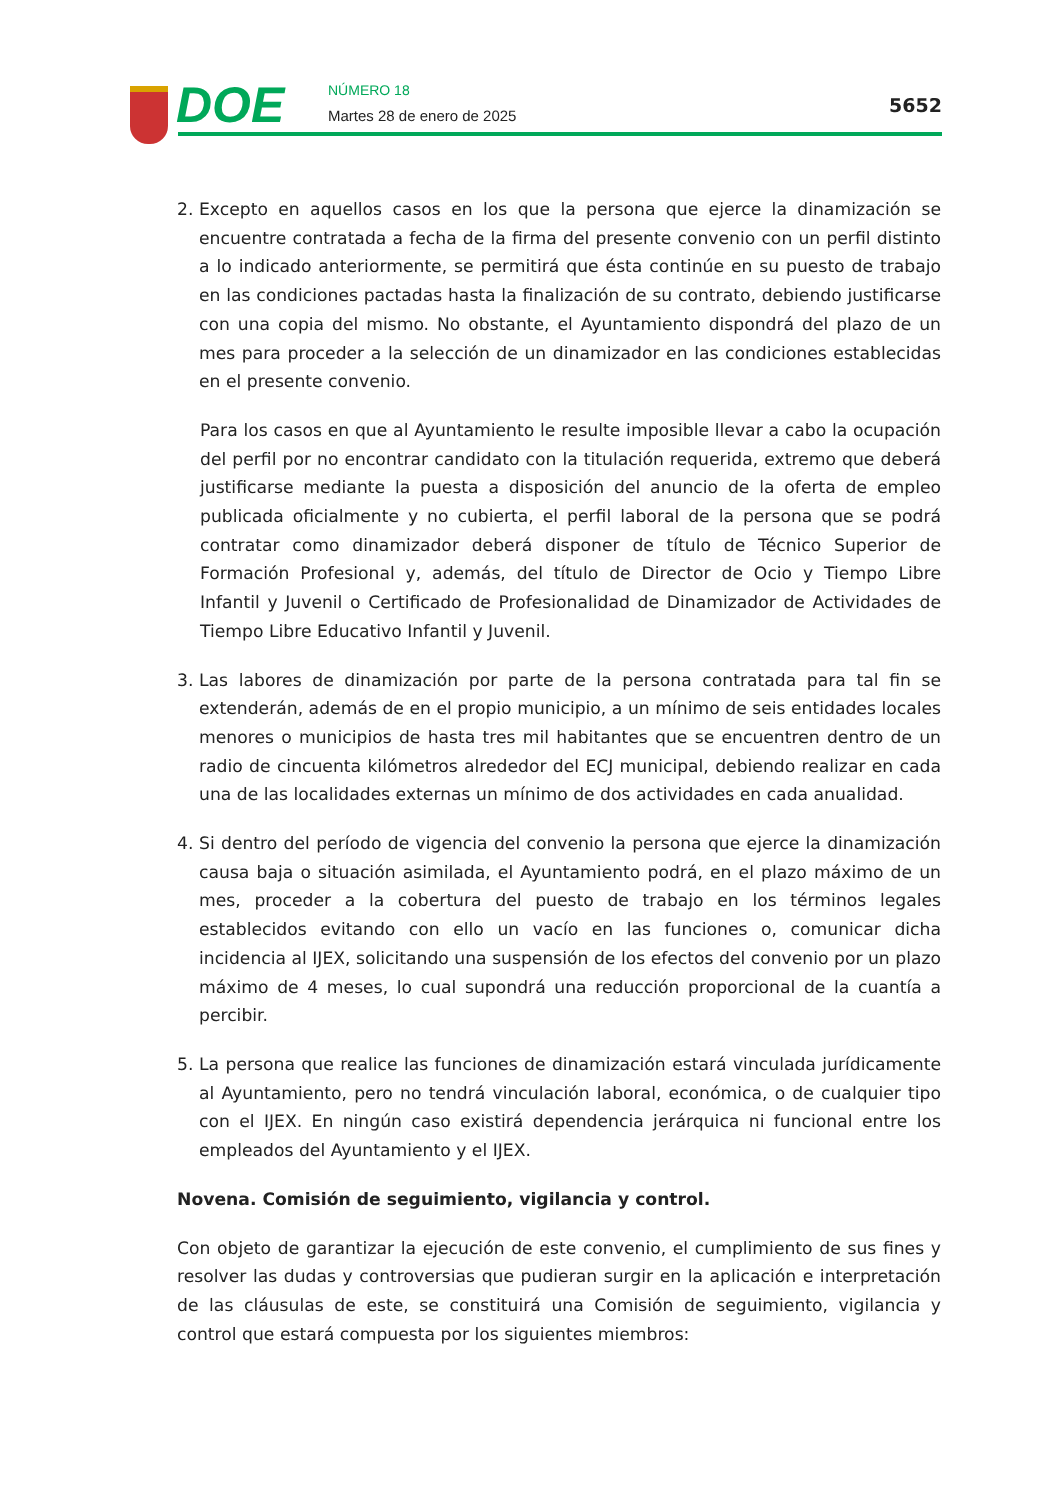DOE NÚMERO 18
Martes 28 de enero de 2025 5652
2. Excepto en aquellos casos en los que la persona que ejerce la dinamización se encuentre contratada a fecha de la firma del presente convenio con un perfil distinto a lo indicado anteriormente, se permitirá que ésta continúe en su puesto de trabajo en las condiciones pactadas hasta la finalización de su contrato, debiendo justificarse con una copia del mismo. No obstante, el Ayuntamiento dispondrá del plazo de un mes para proceder a la selección de un dinamizador en las condiciones establecidas en el presente convenio.
Para los casos en que al Ayuntamiento le resulte imposible llevar a cabo la ocupación del perfil por no encontrar candidato con la titulación requerida, extremo que deberá justificarse mediante la puesta a disposición del anuncio de la oferta de empleo publicada oficialmente y no cubierta, el perfil laboral de la persona que se podrá contratar como dinamizador deberá disponer de título de Técnico Superior de Formación Profesional y, además, del título de Director de Ocio y Tiempo Libre Infantil y Juvenil o Certificado de Profesionalidad de Dinamizador de Actividades de Tiempo Libre Educativo Infantil y Juvenil.
3. Las labores de dinamización por parte de la persona contratada para tal fin se extenderán, además de en el propio municipio, a un mínimo de seis entidades locales menores o municipios de hasta tres mil habitantes que se encuentren dentro de un radio de cincuenta kilómetros alrededor del ECJ municipal, debiendo realizar en cada una de las localidades externas un mínimo de dos actividades en cada anualidad.
4. Si dentro del período de vigencia del convenio la persona que ejerce la dinamización causa baja o situación asimilada, el Ayuntamiento podrá, en el plazo máximo de un mes, proceder a la cobertura del puesto de trabajo en los términos legales establecidos evitando con ello un vacío en las funciones o, comunicar dicha incidencia al IJEX, solicitando una suspensión de los efectos del convenio por un plazo máximo de 4 meses, lo cual supondrá una reducción proporcional de la cuantía a percibir.
5. La persona que realice las funciones de dinamización estará vinculada jurídicamente al Ayuntamiento, pero no tendrá vinculación laboral, económica, o de cualquier tipo con el IJEX. En ningún caso existirá dependencia jerárquica ni funcional entre los empleados del Ayuntamiento y el IJEX.
Novena. Comisión de seguimiento, vigilancia y control.
Con objeto de garantizar la ejecución de este convenio, el cumplimiento de sus fines y resolver las dudas y controversias que pudieran surgir en la aplicación e interpretación de las cláusulas de este, se constituirá una Comisión de seguimiento, vigilancia y control que estará compuesta por los siguientes miembros: